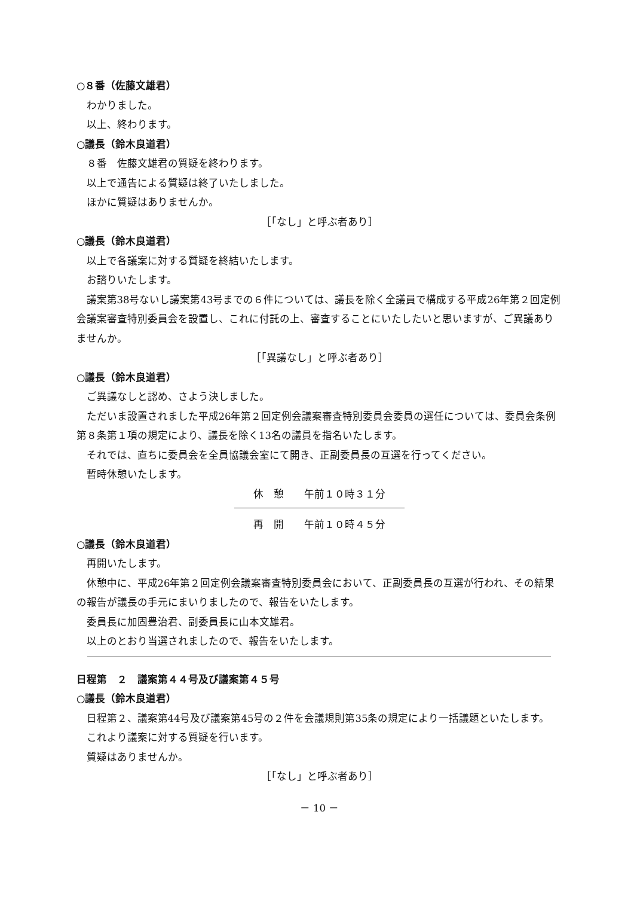○８番（佐藤文雄君）
わかりました。
以上、終わります。
○議長（鈴木良道君）
８番　佐藤文雄君の質疑を終わります。
以上で通告による質疑は終了いたしました。
ほかに質疑はありませんか。
［「なし」と呼ぶ者あり］
○議長（鈴木良道君）
以上で各議案に対する質疑を終結いたします。
お諮りいたします。
議案第38号ないし議案第43号までの６件については、議長を除く全議員で構成する平成26年第２回定例会議案審査特別委員会を設置し、これに付託の上、審査することにいたしたいと思いますが、ご異議ありませんか。
［「異議なし」と呼ぶ者あり］
○議長（鈴木良道君）
ご異議なしと認め、さよう決しました。
ただいま設置されました平成26年第２回定例会議案審査特別委員会委員の選任については、委員会条例第８条第１項の規定により、議長を除く13名の議員を指名いたします。
それでは、直ちに委員会を全員協議会室にて開き、正副委員長の互選を行ってください。
暫時休憩いたします。
休　憩　　午前１０時３１分
再　開　　午前１０時４５分
○議長（鈴木良道君）
再開いたします。
休憩中に、平成26年第２回定例会議案審査特別委員会において、正副委員長の互選が行われ、その結果の報告が議長の手元にまいりましたので、報告をいたします。
委員長に加固豊治君、副委員長に山本文雄君。
以上のとおり当選されましたので、報告をいたします。
日程第　２　議案第４４号及び議案第４５号
○議長（鈴木良道君）
日程第２、議案第44号及び議案第45号の２件を会議規則第35条の規定により一括議題といたします。
これより議案に対する質疑を行います。
質疑はありませんか。
［「なし」と呼ぶ者あり］
－ 10 －